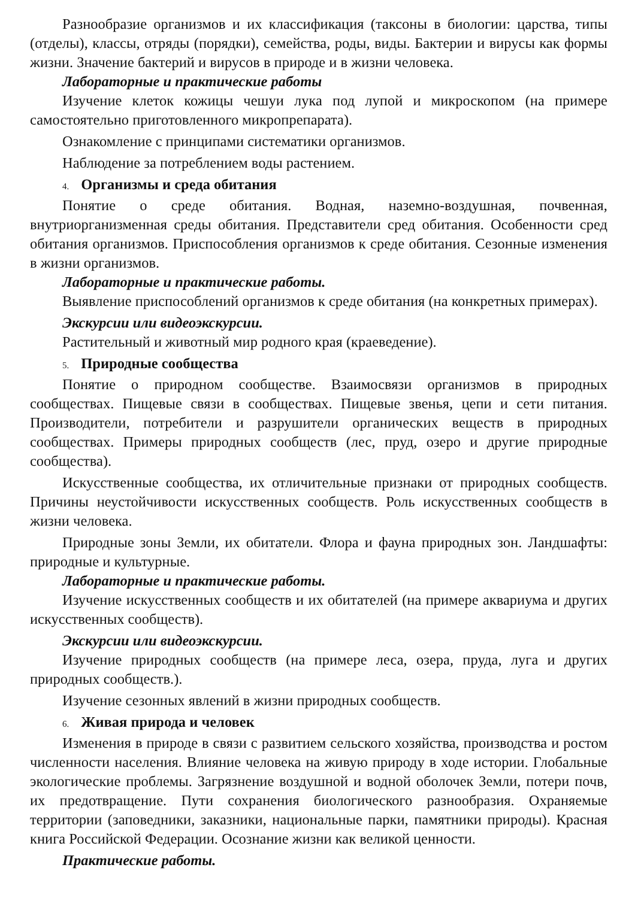Разнообразие организмов и их классификация (таксоны в биологии: царства, типы (отделы), классы, отряды (порядки), семейства, роды, виды. Бактерии и вирусы как формы жизни. Значение бактерий и вирусов в природе и в жизни человека.
Лабораторные и практические работы
Изучение клеток кожицы чешуи лука под лупой и микроскопом (на примере самостоятельно приготовленного микропрепарата).
Ознакомление с принципами систематики организмов.
Наблюдение за потреблением воды растением.
4. Организмы и среда обитания
Понятие о среде обитания. Водная, наземно-воздушная, почвенная, внутриорганизменная среды обитания. Представители сред обитания. Особенности сред обитания организмов. Приспособления организмов к среде обитания. Сезонные изменения в жизни организмов.
Лабораторные и практические работы.
Выявление приспособлений организмов к среде обитания (на конкретных примерах).
Экскурсии или видеоэкскурсии.
Растительный и животный мир родного края (краеведение).
5. Природные сообщества
Понятие о природном сообществе. Взаимосвязи организмов в природных сообществах. Пищевые связи в сообществах. Пищевые звенья, цепи и сети питания. Производители, потребители и разрушители органических веществ в природных сообществах. Примеры природных сообществ (лес, пруд, озеро и другие природные сообщества).
Искусственные сообщества, их отличительные признаки от природных сообществ. Причины неустойчивости искусственных сообществ. Роль искусственных сообществ в жизни человека.
Природные зоны Земли, их обитатели. Флора и фауна природных зон. Ландшафты: природные и культурные.
Лабораторные и практические работы.
Изучение искусственных сообществ и их обитателей (на примере аквариума и других искусственных сообществ).
Экскурсии или видеоэкскурсии.
Изучение природных сообществ (на примере леса, озера, пруда, луга и других природных сообществ.).
Изучение сезонных явлений в жизни природных сообществ.
6. Живая природа и человек
Изменения в природе в связи с развитием сельского хозяйства, производства и ростом численности населения. Влияние человека на живую природу в ходе истории. Глобальные экологические проблемы. Загрязнение воздушной и водной оболочек Земли, потери почв, их предотвращение. Пути сохранения биологического разнообразия. Охраняемые территории (заповедники, заказники, национальные парки, памятники природы). Красная книга Российской Федерации. Осознание жизни как великой ценности.
Практические работы.